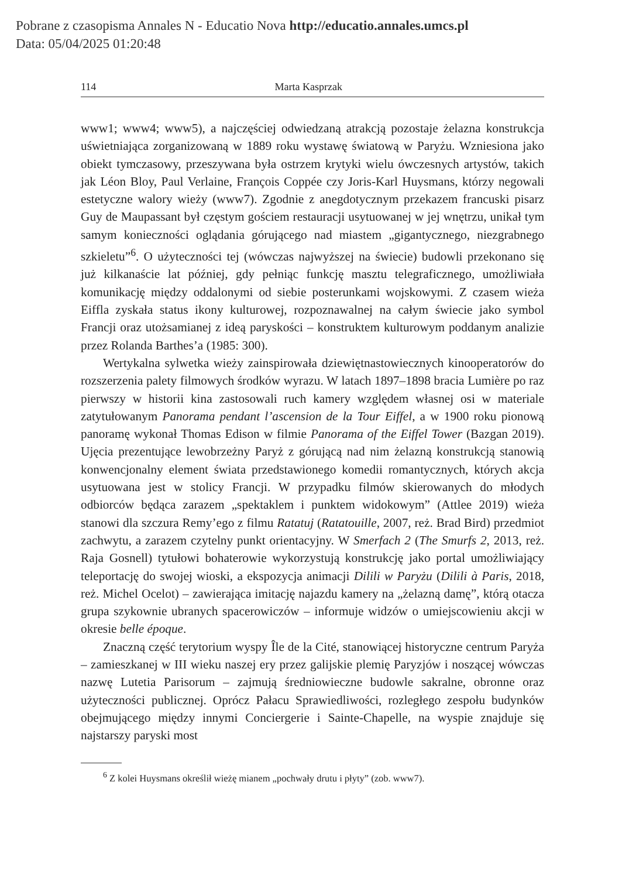Pobrane z czasopisma Annales N - Educatio Nova http://educatio.annales.umcs.pl
Data: 05/04/2025 01:20:48
114 Marta Kasprzak
www1; www4; www5), a najczęściej odwiedzaną atrakcją pozostaje żelazna konstrukcja uświetniająca zorganizowaną w 1889 roku wystawę światową w Paryżu. Wzniesiona jako obiekt tymczasowy, przeszywana była ostrzem krytyki wielu ówczesnych artystów, takich jak Léon Bloy, Paul Verlaine, François Coppée czy Joris-Karl Huysmans, którzy negowali estetyczne walory wieży (www7). Zgodnie z anegdotycznym przekazem francuski pisarz Guy de Maupassant był częstym gościem restauracji usytuowanej w jej wnętrzu, unikał tym samym konieczności oglądania górującego nad miastem „gigantycznego, niezgrabnego szkieletu”<sup>6</sup>. O użyteczności tej (wówczas najwyższej na świecie) budowli przekonano się już kilkanaście lat później, gdy pełniąc funkcję masztu telegraficznego, umożliwiała komunikację między oddalonymi od siebie posterunkami wojskowymi. Z czasem wieża Eiffla zyskała status ikony kulturowej, rozpoznawalnej na całym świecie jako symbol Francji oraz utożsamianej z ideą paryskości – konstruktem kulturowym poddanym analizie przez Rolanda Barthes’a (1985: 300).
Wertykalna sylwetka wieży zainspirowała dziewiętnastowiecznych kinooperatorów do rozszerzenia palety filmowych środków wyrazu. W latach 1897–1898 bracia Lumière po raz pierwszy w historii kina zastosowali ruch kamery względem własnej osi w materiale zatytułowanym Panorama pendant l’ascension de la Tour Eiffel, a w 1900 roku pionową panoramę wykonał Thomas Edison w filmie Panorama of the Eiffel Tower (Bazgan 2019). Ujęcia prezentujące lewobrzeżny Paryż z górującą nad nim żelazną konstrukcją stanowią konwencjonalny element świata przedstawionego komedii romantycznych, których akcja usytuowana jest w stolicy Francji. W przypadku filmów skierowanych do młodych odbiorców będąca zarazem „spektaklem i punktem widokowym” (Attlee 2019) wieża stanowi dla szczura Remy’ego z filmu Ratatuj (Ratatouille, 2007, reż. Brad Bird) przedmiot zachwytu, a zarazem czytelny punkt orientacyjny. W Smerfach 2 (The Smurfs 2, 2013, reż. Raja Gosnell) tytułowi bohaterowie wykorzystują konstrukcję jako portal umożliwiający teleportację do swojej wioski, a ekspozycja animacji Dilili w Paryżu (Dilili à Paris, 2018, reż. Michel Ocelot) – zawierająca imitację najazdu kamery na „żelazną damę”, którą otacza grupa szykownie ubranych spacerowiczów – informuje widzów o umiejscowieniu akcji w okresie belle époque.
Znaczną część terytorium wyspy Île de la Cité, stanowiącej historyczne centrum Paryża – zamieszkanej w III wieku naszej ery przez galijskie plemię Paryzjów i noszącej wówczas nazwę Lutetia Parisorum – zajmują średniowieczne budowle sakralne, obronne oraz użyteczności publicznej. Oprócz Pałacu Sprawiedliwości, rozległego zespołu budynków obejmującego między innymi Conciergerie i Sainte-Chapelle, na wyspie znajduje się najstarszy paryski most
<sup>6</sup> Z kolei Huysmans określił wieżę mianem „pochwały drutu i płyty” (zob. www7).